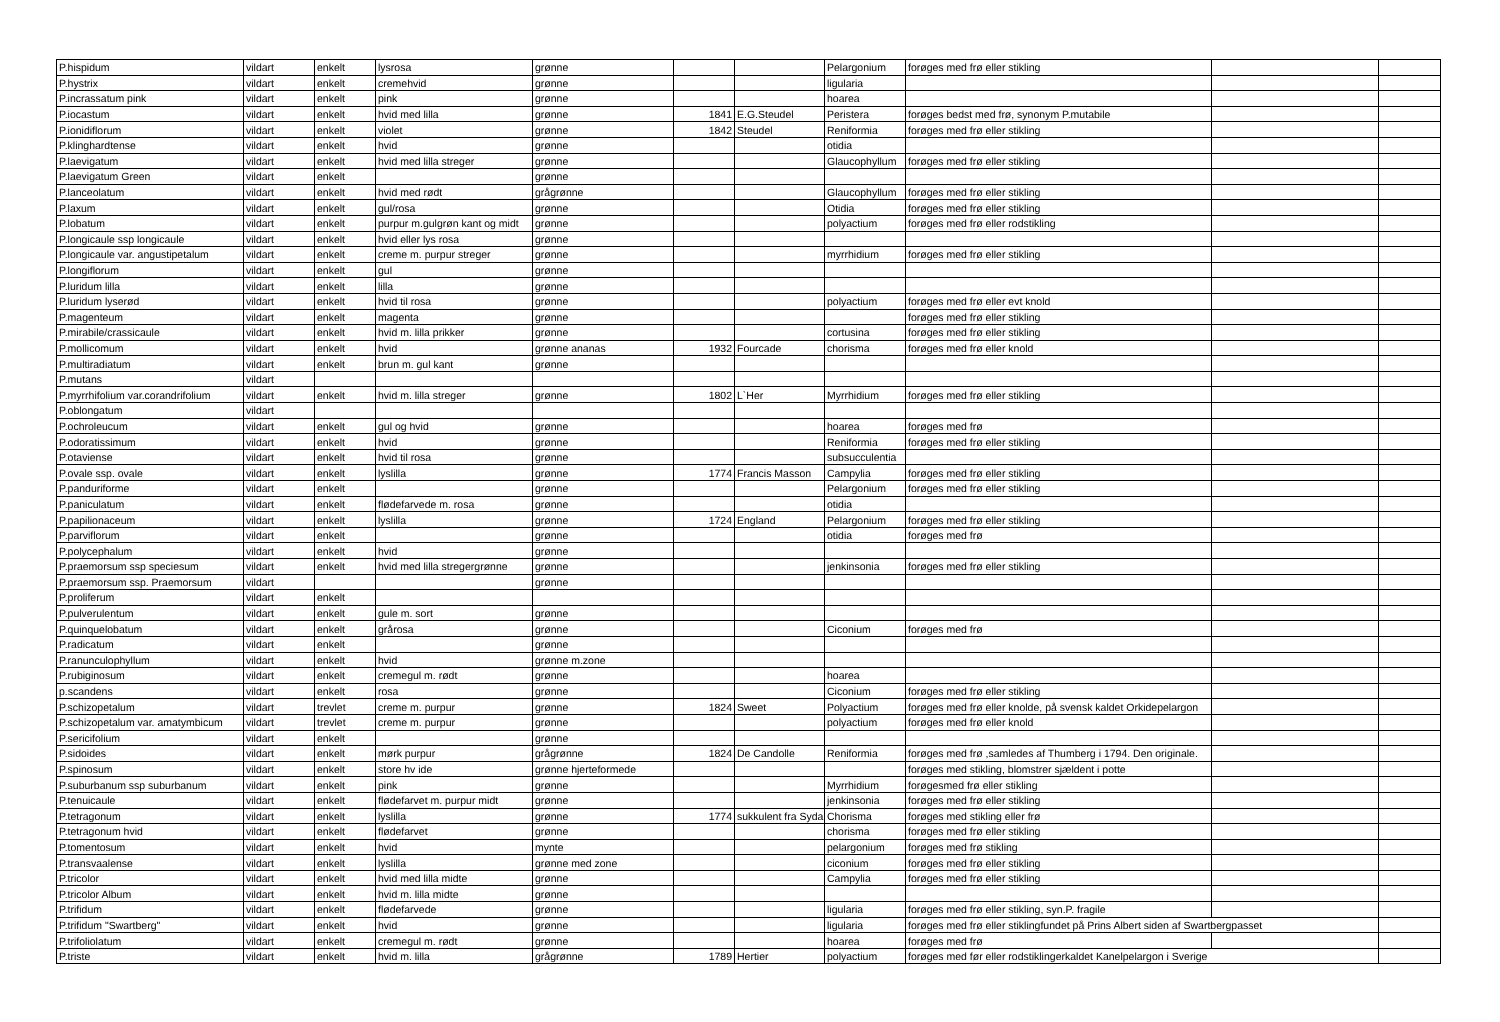| P.hispidum | vildart | enkelt | lysrosa | grønne | | | Pelargonium | forøges med frø eller stikling | | |
| P.hystrix | vildart | enkelt | cremehvid | grønne | | | ligularia | | | |
| P.incrassatum pink | vildart | enkelt | pink | grønne | | | hoarea | | | |
| P.iocastum | vildart | enkelt | hvid med lilla | grønne | 1841 | E.G.Steudel | Peristera | forøges bedst med frø, synonym P.mutabile | | |
| P.ionidiflorum | vildart | enkelt | violet | grønne | 1842 | Steudel | Reniformia | forøges med frø eller stikling | | |
| P.klinghardtense | vildart | enkelt | hvid | grønne | | | otidia | | | |
| P.laevigatum | vildart | enkelt | hvid med lilla streger | grønne | | | Glaucophyllum | forøges med frø eller stikling | | |
| P.laevigatum Green | vildart | enkelt | | grønne | | | | | | |
| P.lanceolatum | vildart | enkelt | hvid med rødt | grågrønne | | | Glaucophyllum | forøges med frø eller stikling | | |
| P.laxum | vildart | enkelt | gul/rosa | grønne | | | Otidia | forøges med frø eller stikling | | |
| P.lobatum | vildart | enkelt | purpur m.gulgrøn kant og midt | grønne | | | polyactium | forøges med frø eller rodstikling | | |
| P.longicaule ssp longicaule | vildart | enkelt | hvid eller lys rosa | grønne | | | | | | |
| P.longicaule var. angustipetalum | vildart | enkelt | creme m. purpur streger | grønne | | | myrrhidium | forøges med frø eller stikling | | |
| P.longiflorum | vildart | enkelt | gul | grønne | | | | | | |
| P.luridum lilla | vildart | enkelt | lilla | grønne | | | | | | |
| P.luridum lyserød | vildart | enkelt | hvid til rosa | grønne | | | polyactium | forøges med frø eller evt knold | | |
| P.magenteum | vildart | enkelt | magenta | grønne | | | | forøges med frø eller stikling | | |
| P.mirabile/crassicaule | vildart | enkelt | hvid m. lilla prikker | grønne | | | cortusina | forøges med frø eller stikling | | |
| P.mollicomum | vildart | enkelt | hvid | grønne ananas | 1932 | Fourcade | chorisma | forøges med frø eller knold | | |
| P.multiradiatum | vildart | enkelt | brun m. gul kant | grønne | | | | | | |
| P.mutans | vildart | | | | | | | | | |
| P.myrrhifolium var.corandrifolium | vildart | enkelt | hvid m. lilla streger | grønne | 1802 | L`Her | Myrrhidium | forøges med frø eller stikling | | |
| P.oblongatum | vildart | | | | | | | | | |
| P.ochroleucum | vildart | enkelt | gul og hvid | grønne | | | hoarea | forøges med frø | | |
| P.odoratissimum | vildart | enkelt | hvid | grønne | | | Reniformia | forøges med frø eller stikling | | |
| P.otaviense | vildart | enkelt | hvid til rosa | grønne | | | subsucculentia | | | |
| P.ovale ssp. ovale | vildart | enkelt | lyslilla | grønne | 1774 | Francis Masson | Campylia | forøges med frø eller stikling | | |
| P.panduriforme | vildart | enkelt | | grønne | | | Pelargonium | forøges med frø eller stikling | | |
| P.paniculatum | vildart | enkelt | flødefarvede m. rosa | grønne | | | otidia | | | |
| P.papilionaceum | vildart | enkelt | lyslilla | grønne | 1724 | England | Pelargonium | forøges med frø eller stikling | | |
| P.parviflorum | vildart | enkelt | | grønne | | | otidia | forøges med frø | | |
| P.polycephalum | vildart | enkelt | hvid | grønne | | | | | | |
| P.praemorsum ssp speciesum | vildart | enkelt | hvid med lilla stregergrønne | grønne | | | jenkinsonia | forøges med frø eller stikling | | |
| P.praemorsum ssp. Praemorsum | vildart | | | grønne | | | | | | |
| P.proliferum | vildart | enkelt | | | | | | | | |
| P.pulverulentum | vildart | enkelt | gule m. sort | grønne | | | | | | |
| P.quinquelobatum | vildart | enkelt | grårosa | grønne | | | Ciconium | forøges med frø | | |
| P.radicatum | vildart | enkelt | | grønne | | | | | | |
| P.ranunculophyllum | vildart | enkelt | hvid | grønne m.zone | | | | | | |
| P.rubiginosum | vildart | enkelt | cremegul m. rødt | grønne | | | hoarea | | | |
| p.scandens | vildart | enkelt | rosa | grønne | | | Ciconium | forøges med frø eller stikling | | |
| P.schizopetalum | vildart | trevlet | creme m. purpur | grønne | 1824 | Sweet | Polyactium | forøges med frø eller knolde, på svensk kaldet Orkidepelargon | | |
| P.schizopetalum var. amatymbicum | vildart | trevlet | creme m. purpur | grønne | | | polyactium | forøges med frø eller knold | | |
| P.sericifolium | vildart | enkelt | | grønne | | | | | | |
| P.sidoides | vildart | enkelt | mørk purpur | grågrønne | 1824 | De Candolle | Reniformia | forøges med frø ,samledes af Thumberg i 1794. Den originale. | | |
| P.spinosum | vildart | enkelt | store hv ide | grønne hjerteformede | | | | forøges med stikling, blomstrer sjældent i potte | | |
| P.suburbanum ssp suburbanum | vildart | enkelt | pink | grønne | | | Myrrhidium | forøgesmed frø eller stikling | | |
| P.tenuicaule | vildart | enkelt | flødefarvet m. purpur midt | grønne | | | jenkinsonia | forøges med frø eller stikling | | |
| P.tetragonum | vildart | enkelt | lyslilla | grønne | 1774 | sukkulent fra Syda | Chorisma | forøges med stikling eller frø | | |
| P.tetragonum hvid | vildart | enkelt | flødefarvet | grønne | | | chorisma | forøges med frø eller stikling | | |
| P.tomentosum | vildart | enkelt | hvid | mynte | | | pelargonium | forøges med frø stikling | | |
| P.transvaalense | vildart | enkelt | lyslilla | grønne med zone | | | ciconium | forøges med frø eller stikling | | |
| P.tricolor | vildart | enkelt | hvid med lilla midte | grønne | | | Campylia | forøges med frø eller stikling | | |
| P.tricolor Album | vildart | enkelt | hvid m. lilla midte | grønne | | | | | | |
| P.trifidum | vildart | enkelt | flødefarvede | grønne | | | ligularia | forøges med frø eller stikling, syn.P. fragile | | |
| P.trifidum "Swartberg" | vildart | enkelt | hvid | grønne | | | ligularia | forøges med frø eller stiklingfundet på Prins Albert siden af Swartbergpasset | | |
| P.trifoliolatum | vildart | enkelt | cremegul m. rødt | grønne | | | hoarea | forøges med frø | | |
| P.triste | vildart | enkelt | hvid m. lilla | grågrønne | 1789 | Hertier | polyactium | forøges med før eller rodstiklingerkaldet Kanelpelargon i Sverige | | |